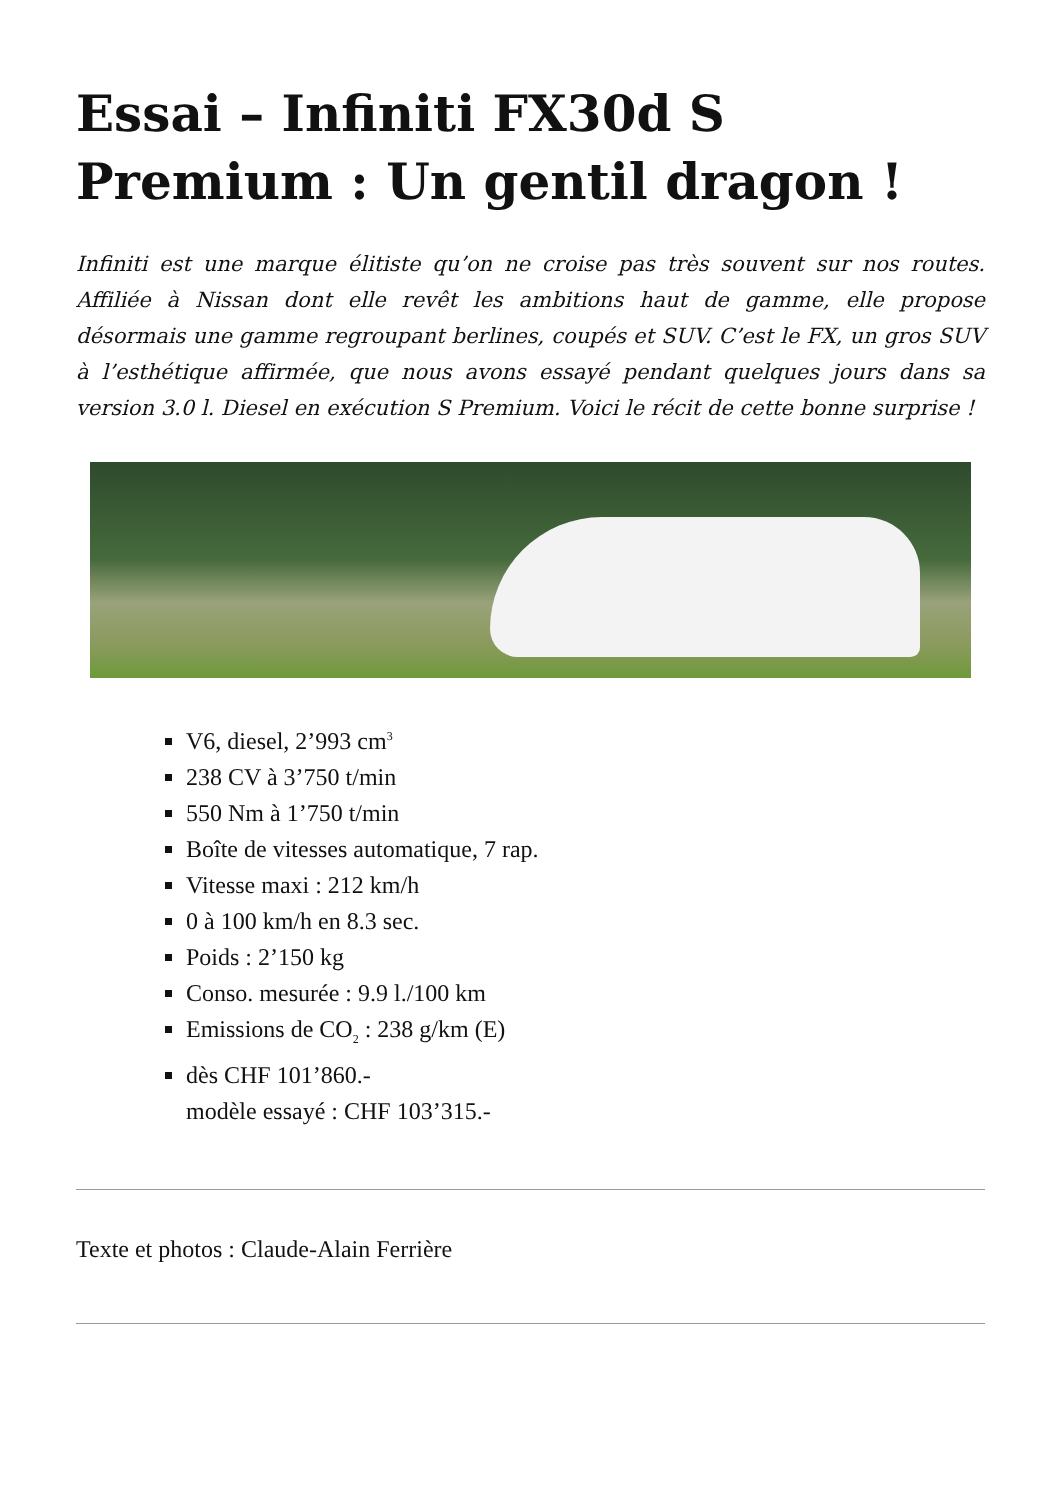Essai – Infiniti FX30d S Premium : Un gentil dragon !
Infiniti est une marque élitiste qu’on ne croise pas très souvent sur nos routes. Affiliée à Nissan dont elle revêt les ambitions haut de gamme, elle propose désormais une gamme regroupant berlines, coupés et SUV. C’est le FX, un gros SUV à l’esthétique affirmée, que nous avons essayé pendant quelques jours dans sa version 3.0 l. Diesel en exécution S Premium. Voici le récit de cette bonne surprise !
V6, diesel, 2’993 cm<sup>3</sup>
238 CV à 3’750 t/min
550 Nm à 1’750 t/min
Boîte de vitesses automatique, 7 rap.
Vitesse maxi : 212 km/h
0 à 100 km/h en 8.3 sec.
Poids : 2’150 kg
Conso. mesurée : 9.9 l./100 km
Emissions de CO<sub>2</sub> : 238 g/km (E)
dès CHF 101’860.-
modèle essayé : CHF 103’315.-
Texte et photos : Claude-Alain Ferrière